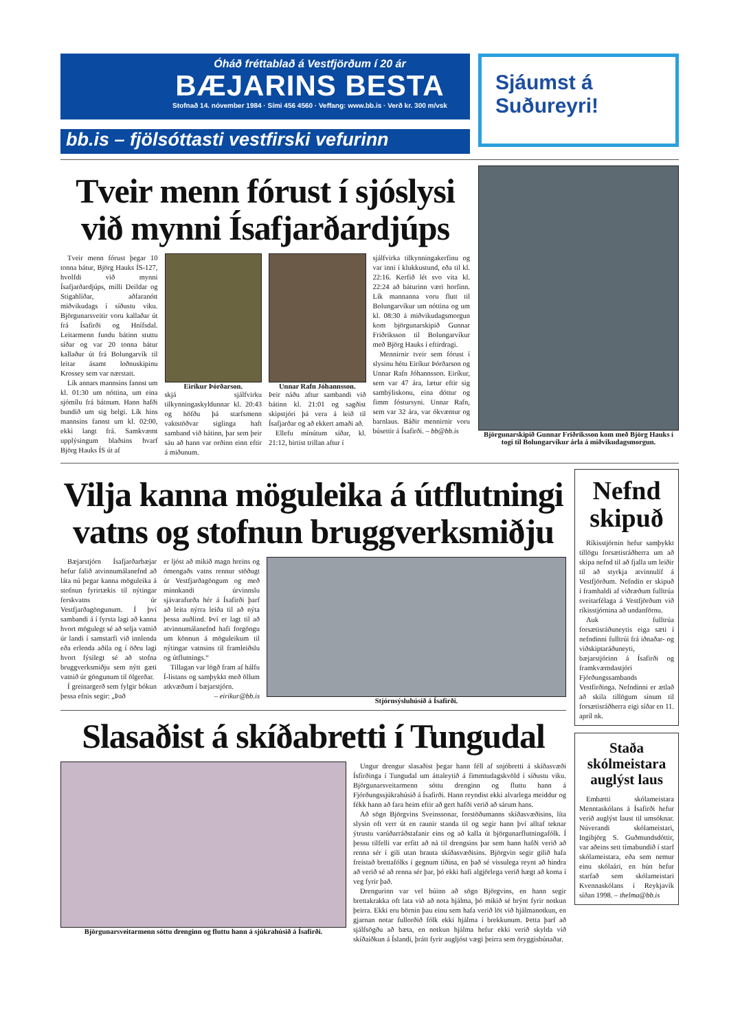Óháð fréttablað á Vestfjörðum í 20 ár
BÆJARINS BESTA
Stofnað 14. nóvember 1984 · Sími 456 4560 · Veffang: www.bb.is · Verð kr. 300 m/vsk
bb.is – fjölsóttasti vestfirski vefurinn
Sjáumst á
Suðureyri!
Tveir menn fórust í sjóslysi við mynni Ísafjarðardjúps
Tveir menn fórust þegar 10 tonna bátur, Björg Hauks ÍS-127, hvolfdi við mynni Ísafjarðardjúps, milli Deildar og Stigahlíðar, aðfaranótt miðvikudags í síðustu viku. Björgunarsveitir voru kallaðar út frá Ísafirði og Hnífsdal. Leitarmenn fundu bátinn stuttu síðar og var 20 tonna bátur kallaður út frá Bolungarvík til leitar ásamt loðnuskipinu Krossey sem var nærstatt.
Lík annars mannsins fannst um kl. 01:30 um nóttina, um eina sjómílu frá bátnum. Hann hafði bundið um sig belgi. Lík hins mannsins fannst um kl. 02:00, ekki langt frá. Samkvæmt upplýsingum blaðsins hvarf Björg Hauks ÍS út af
Eiríkur Þórðarson.
skjá sjálfvirku tilkynningaskyldunnar kl. 20:43 og höfðu þá starfsmenn vaktstöðvar siglinga haft samband við bátinn, þar sem þeir sáu að hann var orðinn einn eftir á miðunum.
Unnar Rafn Jóhannsson.
Þeir náðu aftur sambandi við bátinn kl. 21:01 og sagðist skipstjóri þá vera á leið til Ísafjarðar og að ekkert amaði að.
Ellefu mínútum síðar, kl. 21:12, birtist trillan aftur í
sjálfvirka tilkynningakerfinu og var inni í klukkustund, eða til kl. 22:16. Kerfið lét svo vita kl. 22:24 að báturinn væri horfinn. Lík mannanna voru flutt til Bolungarvíkur um nóttina og um kl. 08:30 á miðvikudagsmorgun kom björgunarskipið Gunnar Friðriksson til Bolungarvíkur með Björg Hauks í eftirdragi.
Mennirnir tveir sem fórust í slysinu hétu Eiríkur Þórðarson og Unnar Rafn Jóhannsson. Eiríkur, sem var 47 ára, lætur eftir sig sambýliskonu, eina dóttur og fimm fóstursyni. Unnar Rafn, sem var 32 ára, var ókvæntur og barnlaus. Báðir mennirnir voru búsettir á Ísafirði. – bb@bb.is
Björgunarskipið Gunnar Friðriksson kom með Björg Hauks í togi til Bolungarvíkur árla á miðvikudagsmorgun.
Vilja kanna möguleika á útflutningi vatns og stofnun bruggverksmiðju
Bæjarstjórn Ísafjarðarbæjar hefur falið atvinnumálanefnd að láta nú þegar kanna möguleika á stofnun fyrirtækis til nýtingar ferskvatns úr Vestfjarðagöngunum. Í því sambandi á í fyrsta lagi að kanna hvort mögulegt sé að selja vatnið úr landi í samstarfi við innlenda eða erlenda aðila og í öðru lagi hvort fýsilegt sé að stofna bruggverksmiðju sem nýtt gæti vatnið úr göngunum til ölgerðar.
Í greinargerð sem fylgir bókun þessa efnis segir: „Það
er ljóst að mikið magn hreins og ómengaðs vatns rennur stöðugt úr Vestfjarðagöngum og með minnkandi úrvinnslu sjávarafurða hér á Ísafirði þarf að leita nýrra leiða til að nýta þessa auðlind. Því er lagt til að atvinnumálanefnd hafi forgöngu um könnun á möguleikum til nýtingar vatnsins til framleiðslu og útflutnings.“
Tillagan var lögð fram af hálfu Í-listans og samþykkt með öllum atkvæðum í bæjarstjórn.
– eirikur@bb.is
Stjórnsýsluhúsið á Ísafirði.
Slasaðist á skíðabretti í Tungudal
Björgunarsveitarmenn sóttu drenginn og fluttu hann á sjúkrahúsið á Ísafirði.
Ungur drengur slasaðist þegar hann féll af snjóbretti á skíðasvæði Ísfirðinga í Tungudal um áttaleytið á fimmtudagskvöld í síðustu viku. Björgunarsveitarmenn sóttu drenginn og fluttu hann á Fjórðungssjúkrahúsið á Ísafirði. Hann reyndist ekki alvarlega meiddur og fékk hann að fara heim eftir að gert hafði verið að sárum hans.
Að sögn Björgvins Sveinssonar, forstöðumanns skíðasvæðisins, líta slysin oft verr út en raunir standa til og segir hann því alltaf tekn­ar ýtrustu varúðarráðstafanir eins og að kalla út björgunarflutningafólk. Í þessu tilfelli var erfitt að ná til drengsins þar sem hann hafði verið að renna sér í gili utan brauta skíðasvæðisins. Björgvin segir gilið hafa freistað brettafólks í gegnum tíðina, en það sé vissulega reynt að hindra að verið sé að renna sér þar, þó ekki hafi algjörlega verið hægt að koma í veg fyrir það.
Drengurinn var vel búinn að sögn Björgvins, en hann segir brettakrakka oft lata við að nota hjálma, þó mikið sé brýnt fyrir notkun þeirra. Ekki eru börnin þau einu sem hafa verið löt við hjálmanotkun, en gjarnan notar fullorðið fólk ekki hjálma í brekkunum. Þetta þarf að sjálfsögðu að bæta, en notkun hjálma hefur ekki verið skylda við skíðaiðkun á Íslandi, þrátt fyrir augljóst vægi þeirra sem öryggisbúnaðar.
Nefnd skipuð
Ríkisstjórnin hefur samþykkt tillögu forsætisráðherra um að skipa nefnd til að fjalla um leiðir til að styrkja atvinnulíf á Vestfjörðum. Nefndin er skipuð í framhaldi af viðræðum fulltrúa sveitarfélaga á Vestfjörðum við ríkisstjórnina að undanförnu.
Auk fulltrúa forsætisráðuneytis eiga sæti í nefndinni fulltrúi frá iðnaðar- og viðskiptaráðuneyti, bæjarstjórinn á Ísafirði og framkvæmdastjóri Fjórðungssambands Vestfirðinga. Nefndinni er ætlað að skila tillögum sínum til forsætisráðherra eigi síðar en 11. apríl nk.
Staða skólmeistara auglýst laus
Embætti skólameistara Menntaskólans á Ísafirði hefur verið auglýst laust til umsóknar. Núverandi skólameistari, Ingibjörg S. Guðmundsdóttir, var aðeins sett tímabundið í starf skólameistara, eða sem nemur einu skólaári, en hún hefur starfað sem skólameistari Kvennaskólans í Reykjavík síðan 1998. – thelma@bb.is